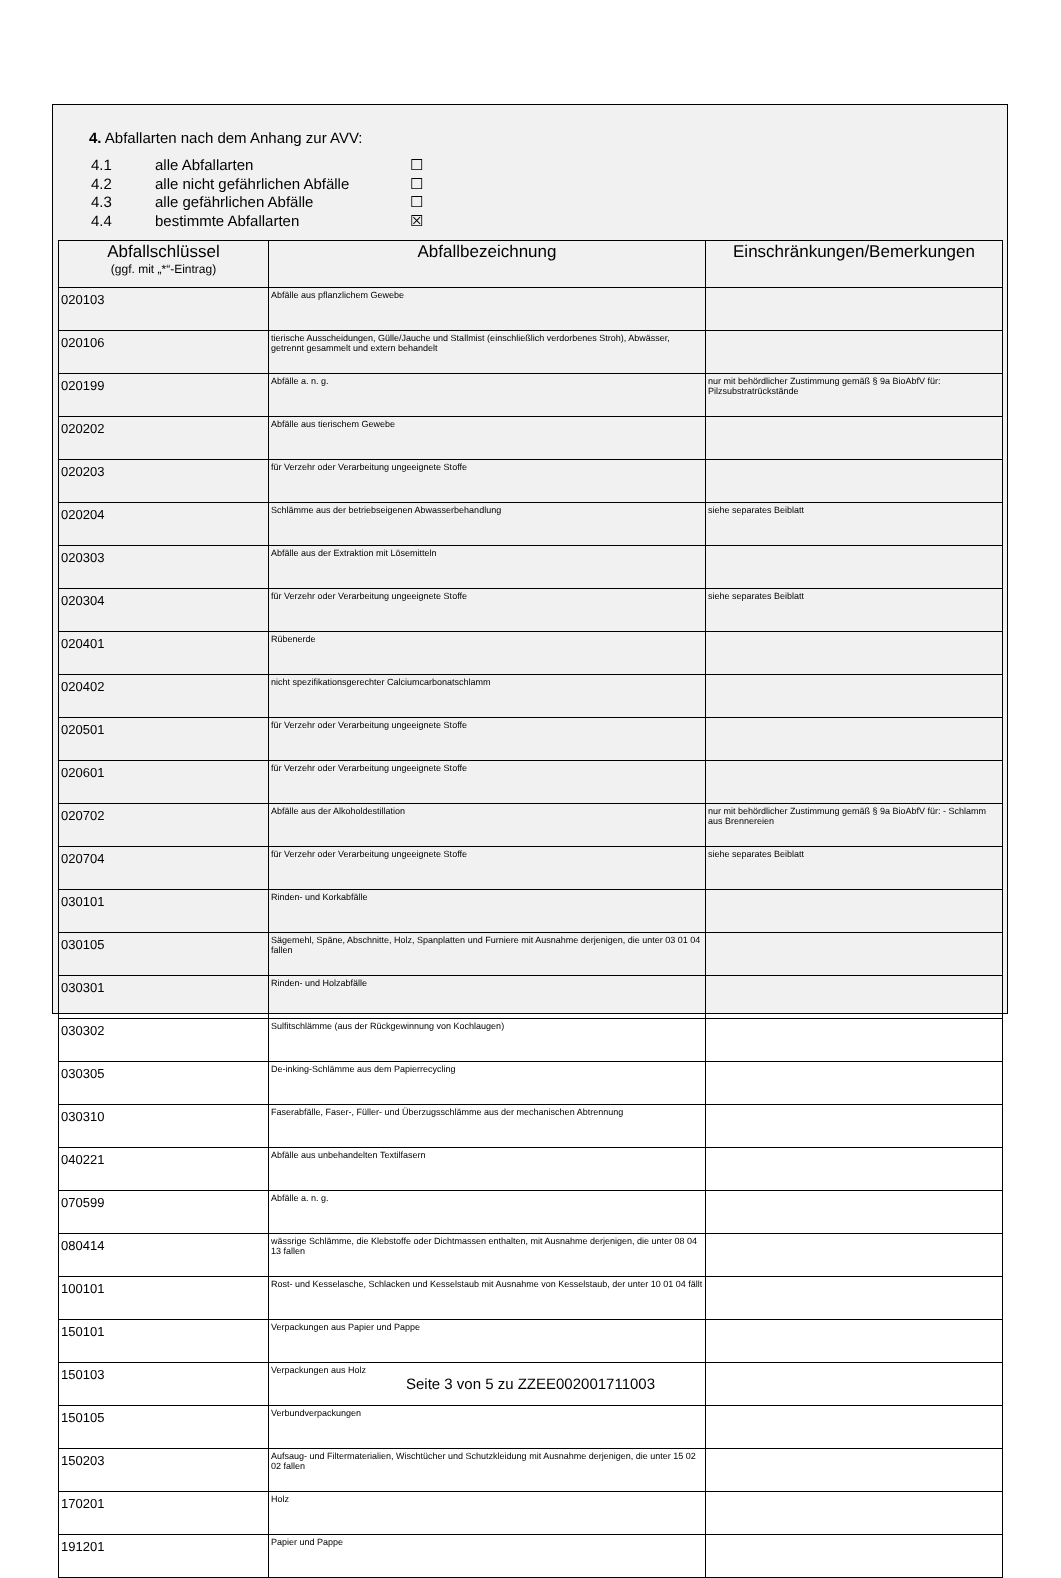4. Abfallarten nach dem Anhang zur AVV:
4.1 alle Abfallarten ☐
4.2 alle nicht gefährlichen Abfälle ☐
4.3 alle gefährlichen Abfälle ☐
4.4 bestimmte Abfallarten ☒
| Abfallschlüssel (ggf. mit „*“-Eintrag) | Abfallbezeichnung | Einschränkungen/Bemerkungen |
| --- | --- | --- |
| 020103 | Abfälle aus pflanzlichem Gewebe | |
| 020106 | tierische Ausscheidungen, Gülle/Jauche und Stallmist (einschließlich verdorbenes Stroh), Abwässer, getrennt gesammelt und extern behandelt | |
| 020199 | Abfälle a. n. g. | nur mit behördlicher Zustimmung gemäß § 9a BioAbfV für: Pilzsubstratrückstände |
| 020202 | Abfälle aus tierischem Gewebe | |
| 020203 | für Verzehr oder Verarbeitung ungeeignete Stoffe | |
| 020204 | Schlämme aus der betriebseigenen Abwasserbehandlung | siehe separates Beiblatt |
| 020303 | Abfälle aus der Extraktion mit Lösemitteln | |
| 020304 | für Verzehr oder Verarbeitung ungeeignete Stoffe | siehe separates Beiblatt |
| 020401 | Rübenerde | |
| 020402 | nicht spezifikationsgerechter Calciumcarbonatschlamm | |
| 020501 | für Verzehr oder Verarbeitung ungeeignete Stoffe | |
| 020601 | für Verzehr oder Verarbeitung ungeeignete Stoffe | |
| 020702 | Abfälle aus der Alkoholdestillation | nur mit behördlicher Zustimmung gemäß § 9a BioAbfV für: - Schlamm aus Brennereien |
| 020704 | für Verzehr oder Verarbeitung ungeeignete Stoffe | siehe separates Beiblatt |
| 030101 | Rinden- und Korkabfälle | |
| 030105 | Sägemehl, Späne, Abschnitte, Holz, Spanplatten und Furniere mit Ausnahme derjenigen, die unter 03 01 04 fallen | |
| 030301 | Rinden- und Holzabfälle | |
| 030302 | Sulfitschlämme (aus der Rückgewinnung von Kochlaugen) | |
| 030305 | De-inking-Schlämme aus dem Papierrecycling | |
| 030310 | Faserabfälle, Faser-, Füller- und Überzugsschlämme aus der mechanischen Abtrennung | |
| 040221 | Abfälle aus unbehandelten Textilfasern | |
| 070599 | Abfälle a. n. g. | |
| 080414 | wässrige Schlämme, die Klebstoffe oder Dichtmassen enthalten, mit Ausnahme derjenigen, die unter 08 04 13 fallen | |
| 100101 | Rost- und Kesselasche, Schlacken und Kesselstaub mit Ausnahme von Kesselstaub, der unter 10 01 04 fällt | |
| 150101 | Verpackungen aus Papier und Pappe | |
| 150103 | Verpackungen aus Holz | |
| 150105 | Verbundverpackungen | |
| 150203 | Aufsaug- und Filtermaterialien, Wischtücher und Schutzkleidung mit Ausnahme derjenigen, die unter 15 02 02 fallen | |
| 170201 | Holz | |
| 191201 | Papier und Pappe | |
Seite 3 von 5 zu ZZEE002001711003